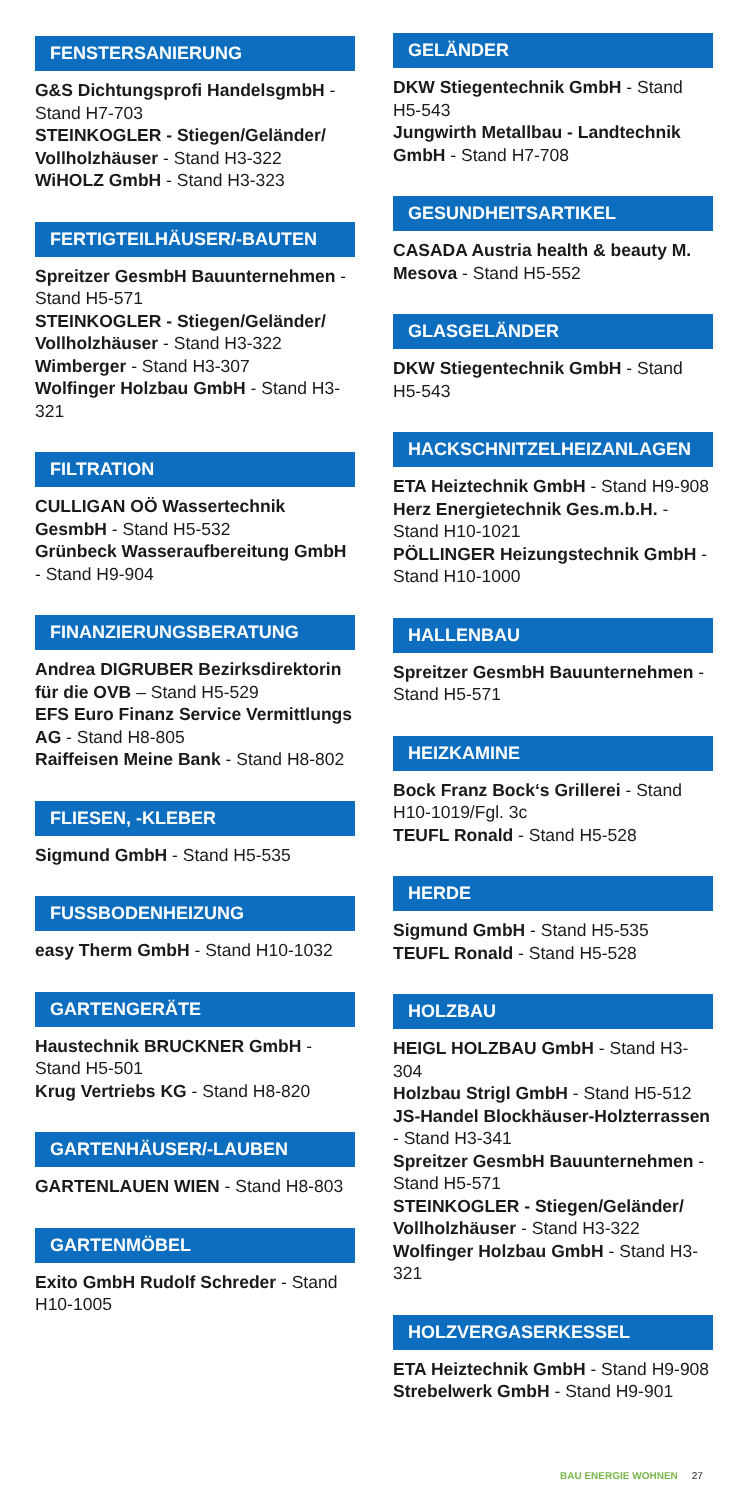FENSTERSANIERUNG
G&S Dichtungsprofi HandelsgmbH - Stand H7-703
STEINKOGLER - Stiegen/Geländer/ Vollholzhäuser - Stand H3-322
WiHOLZ GmbH - Stand H3-323
FERTIGTEILHÄUSER/-BAUTEN
Spreitzer GesmbH Bauunternehmen - Stand H5-571
STEINKOGLER - Stiegen/Geländer/ Vollholzhäuser - Stand H3-322
Wimberger - Stand H3-307
Wolfinger Holzbau GmbH - Stand H3-321
FILTRATION
CULLIGAN OÖ Wassertechnik GesmbH - Stand H5-532
Grünbeck Wasseraufbereitung GmbH - Stand H9-904
FINANZIERUNGSBERATUNG
Andrea DIGRUBER Bezirksdirektorin für die OVB – Stand H5-529
EFS Euro Finanz Service Vermittlungs AG - Stand H8-805
Raiffeisen Meine Bank - Stand H8-802
FLIESEN, -KLEBER
Sigmund GmbH - Stand H5-535
FUSSBODENHEIZUNG
easy Therm GmbH - Stand H10-1032
GARTENGERÄTE
Haustechnik BRUCKNER GmbH - Stand H5-501
Krug Vertriebs KG - Stand H8-820
GARTENHÄUSER/-LAUBEN
GARTENLAUEN WIEN - Stand H8-803
GARTENMÖBEL
Exito GmbH Rudolf Schreder - Stand H10-1005
GELÄNDER
DKW Stiegentechnik GmbH - Stand H5-543
Jungwirth Metallbau - Landtechnik GmbH - Stand H7-708
GESUNDHEITSARTIKEL
CASADA Austria health & beauty M. Mesova - Stand H5-552
GLASGELÄNDER
DKW Stiegentechnik GmbH - Stand H5-543
HACKSCHNITZELHEIZANLAGEN
ETA Heiztechnik GmbH - Stand H9-908
Herz Energietechnik Ges.m.b.H. - Stand H10-1021
PÖLLINGER Heizungstechnik GmbH - Stand H10-1000
HALLENBAU
Spreitzer GesmbH Bauunternehmen - Stand H5-571
HEIZKAMINE
Bock Franz Bock‘s Grillerei - Stand H10-1019/Fgl. 3c
TEUFL Ronald - Stand H5-528
HERDE
Sigmund GmbH - Stand H5-535
TEUFL Ronald - Stand H5-528
HOLZBAU
HEIGL HOLZBAU GmbH - Stand H3-304
Holzbau Strigl GmbH - Stand H5-512
JS-Handel Blockhäuser-Holzterrassen - Stand H3-341
Spreitzer GesmbH Bauunternehmen - Stand H5-571
STEINKOGLER - Stiegen/Geländer/ Vollholzhäuser - Stand H3-322
Wolfinger Holzbau GmbH - Stand H3-321
HOLZVERGASERKESSEL
ETA Heiztechnik GmbH - Stand H9-908
Strebelwerk GmbH - Stand H9-901
BAU ENERGIE WOHNEN 27